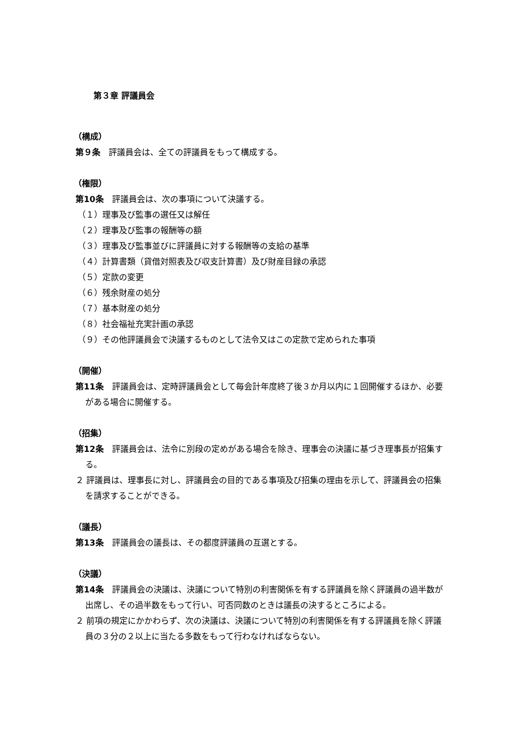第３章 評議員会
（構成）
第９条　評議員会は、全ての評議員をもって構成する。
（権限）
第10条　評議員会は、次の事項について決議する。
（１）理事及び監事の選任又は解任
（２）理事及び監事の報酬等の額
（３）理事及び監事並びに評議員に対する報酬等の支給の基準
（４）計算書類（貸借対照表及び収支計算書）及び財産目録の承認
（５）定款の変更
（６）残余財産の処分
（７）基本財産の処分
（８）社会福祉充実計画の承認
（９）その他評議員会で決議するものとして法令又はこの定款で定められた事項
（開催）
第11条　評議員会は、定時評議員会として毎会計年度終了後３か月以内に１回開催するほか、必要がある場合に開催する。
（招集）
第12条　評議員会は、法令に別段の定めがある場合を除き、理事会の決議に基づき理事長が招集する。
２ 評議員は、理事長に対し、評議員会の目的である事項及び招集の理由を示して、評議員会の招集を請求することができる。
（議長）
第13条　評議員会の議長は、その都度評議員の互選とする。
（決議）
第14条　評議員会の決議は、決議について特別の利害関係を有する評議員を除く評議員の過半数が出席し、その過半数をもって行い、可否同数のときは議長の決するところによる。
２ 前項の規定にかかわらず、次の決議は、決議について特別の利害関係を有する評議員を除く評議員の３分の２以上に当たる多数をもって行わなければならない。